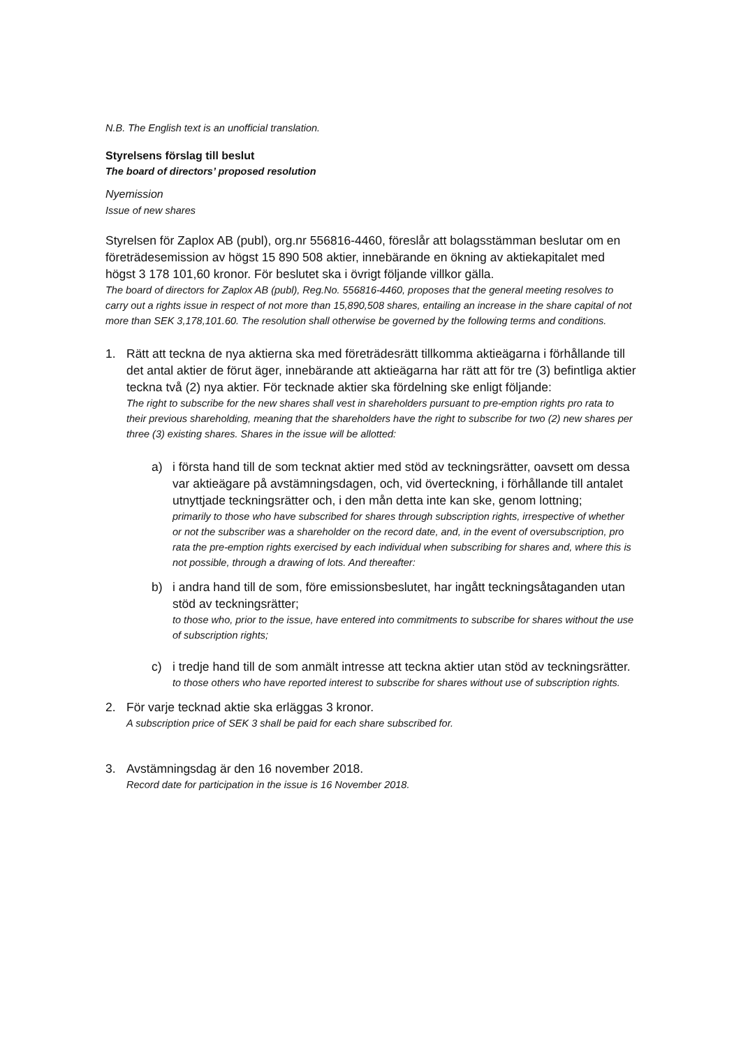N.B. The English text is an unofficial translation.
Styrelsens förslag till beslut
The board of directors’ proposed resolution
Nyemission
Issue of new shares
Styrelsen för Zaplox AB (publ), org.nr 556816-4460, föreslår att bolagsstämman beslutar om en företrädesemission av högst 15 890 508 aktier, innebärande en ökning av aktiekapitalet med högst 3 178 101,60 kronor. För beslutet ska i övrigt följande villkor gälla.
The board of directors for Zaplox AB (publ), Reg.No. 556816-4460, proposes that the general meeting resolves to carry out a rights issue in respect of not more than 15,890,508 shares, entailing an increase in the share capital of not more than SEK 3,178,101.60. The resolution shall otherwise be governed by the following terms and conditions.
1. Rätt att teckna de nya aktierna ska med företrädesrätt tillkomma aktieägarna i förhållande till det antal aktier de förut äger, innebärande att aktieägarna har rätt att för tre (3) befintliga aktier teckna två (2) nya aktier. För tecknade aktier ska fördelning ske enligt följande:
The right to subscribe for the new shares shall vest in shareholders pursuant to pre-emption rights pro rata to their previous shareholding, meaning that the shareholders have the right to subscribe for two (2) new shares per three (3) existing shares. Shares in the issue will be allotted:
a) i första hand till de som tecknat aktier med stöd av teckningsrätter, oavsett om dessa var aktieägare på avstämningsdagen, och, vid överteckning, i förhållande till antalet utnyttjade teckningsrätter och, i den mån detta inte kan ske, genom lottning;
primarily to those who have subscribed for shares through subscription rights, irrespective of whether or not the subscriber was a shareholder on the record date, and, in the event of oversubscription, pro rata the pre-emption rights exercised by each individual when subscribing for shares and, where this is not possible, through a drawing of lots. And thereafter:
b) i andra hand till de som, före emissionsbeslutet, har ingått teckningsåtaganden utan stöd av teckningsrätter;
to those who, prior to the issue, have entered into commitments to subscribe for shares without the use of subscription rights;
c) i tredje hand till de som anmält intresse att teckna aktier utan stöd av teckningsrätter.
to those others who have reported interest to subscribe for shares without use of subscription rights.
2. För varje tecknad aktie ska erläggas 3 kronor.
A subscription price of SEK 3 shall be paid for each share subscribed for.
3. Avstämningsdag är den 16 november 2018.
Record date for participation in the issue is 16 November 2018.